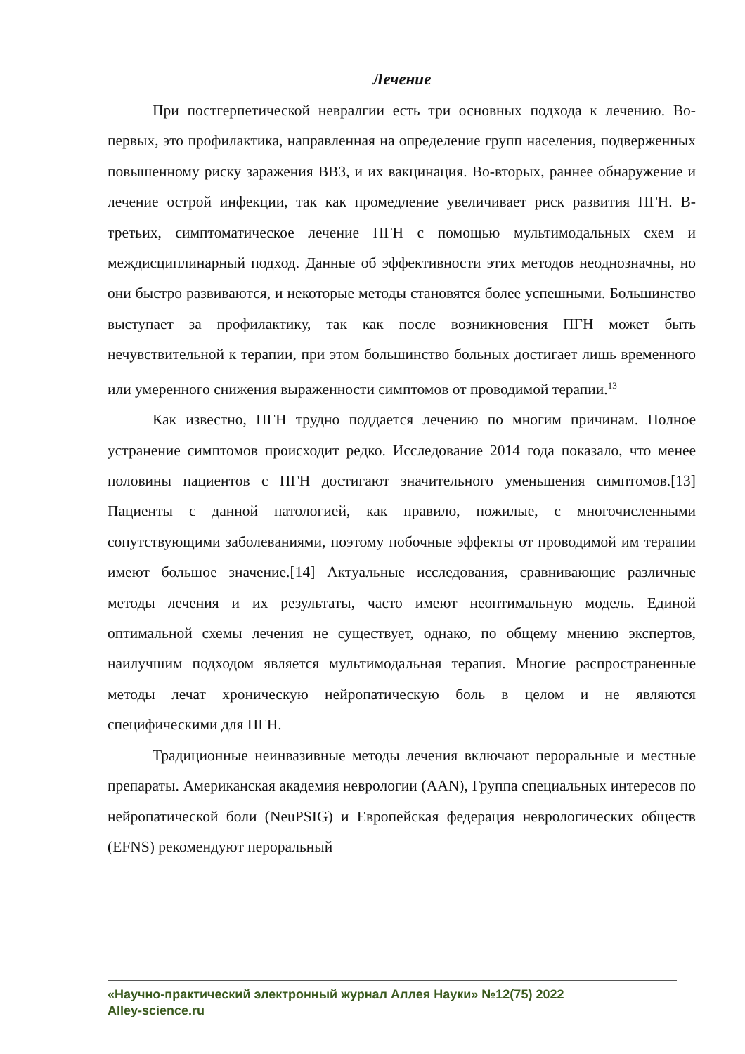Лечение
При постгерпетической невралгии есть три основных подхода к лечению. Во-первых, это профилактика, направленная на определение групп населения, подверженных повышенному риску заражения ВВЗ, и их вакцинация. Во-вторых, раннее обнаружение и лечение острой инфекции, так как промедление увеличивает риск развития ПГН. В-третьих, симптоматическое лечение ПГН с помощью мультимодальных схем и междисциплинарный подход. Данные об эффективности этих методов неоднозначны, но они быстро развиваются, и некоторые методы становятся более успешными. Большинство выступает за профилактику, так как после возникновения ПГН может быть нечувствительной к терапии, при этом большинство больных достигает лишь временного или умеренного снижения выраженности симптомов от проводимой терапии.<sup>13</sup>
Как известно, ПГН трудно поддается лечению по многим причинам. Полное устранение симптомов происходит редко. Исследование 2014 года показало, что менее половины пациентов с ПГН достигают значительного уменьшения симптомов.[13] Пациенты с данной патологией, как правило, пожилые, с многочисленными сопутствующими заболеваниями, поэтому побочные эффекты от проводимой им терапии имеют большое значение.[14] Актуальные исследования, сравнивающие различные методы лечения и их результаты, часто имеют неоптимальную модель. Единой оптимальной схемы лечения не существует, однако, по общему мнению экспертов, наилучшим подходом является мультимодальная терапия. Многие распространенные методы лечат хроническую нейропатическую боль в целом и не являются специфическими для ПГН.
Традиционные неинвазивные методы лечения включают пероральные и местные препараты. Американская академия неврологии (AAN), Группа специальных интересов по нейропатической боли (NeuPSIG) и Европейская федерация неврологических обществ (EFNS) рекомендуют пероральный
«Научно-практический электронный журнал Аллея Науки» №12(75) 2022
Alley-science.ru